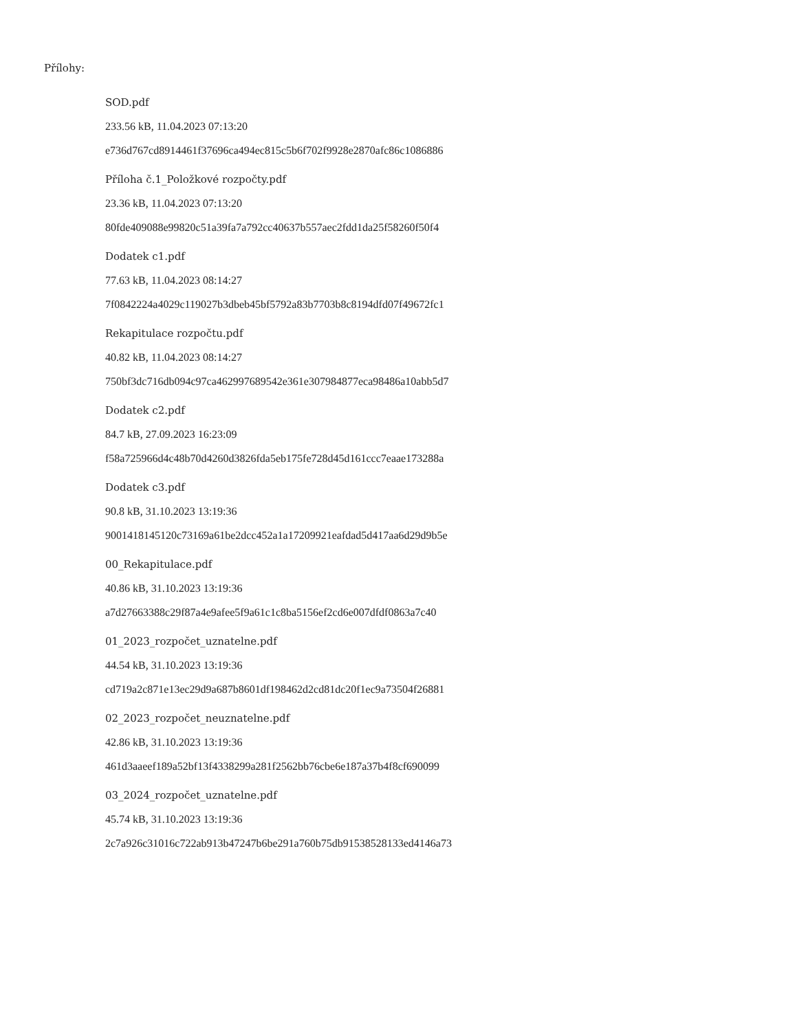Přílohy:
SOD.pdf
233.56 kB, 11.04.2023 07:13:20
e736d767cd8914461f37696ca494ec815c5b6f702f9928e2870afc86c1086886
Příloha č.1_Položkové rozpočty.pdf
23.36 kB, 11.04.2023 07:13:20
80fde409088e99820c51a39fa7a792cc40637b557aec2fdd1da25f58260f50f4
Dodatek c1.pdf
77.63 kB, 11.04.2023 08:14:27
7f0842224a4029c119027b3dbeb45bf5792a83b7703b8c8194dfd07f49672fc1
Rekapitulace rozpočtu.pdf
40.82 kB, 11.04.2023 08:14:27
750bf3dc716db094c97ca462997689542e361e307984877eca98486a10abb5d7
Dodatek c2.pdf
84.7 kB, 27.09.2023 16:23:09
f58a725966d4c48b70d4260d3826fda5eb175fe728d45d161ccc7eaae173288a
Dodatek c3.pdf
90.8 kB, 31.10.2023 13:19:36
9001418145120c73169a61be2dcc452a1a17209921eafdad5d417aa6d29d9b5e
00_Rekapitulace.pdf
40.86 kB, 31.10.2023 13:19:36
a7d27663388c29f87a4e9afee5f9a61c1c8ba5156ef2cd6e007dfdf0863a7c40
01_2023_rozpočet_uznatelne.pdf
44.54 kB, 31.10.2023 13:19:36
cd719a2c871e13ec29d9a687b8601df198462d2cd81dc20f1ec9a73504f26881
02_2023_rozpočet_neuznatelne.pdf
42.86 kB, 31.10.2023 13:19:36
461d3aaeef189a52bf13f4338299a281f2562bb76cbe6e187a37b4f8cf690099
03_2024_rozpočet_uznatelne.pdf
45.74 kB, 31.10.2023 13:19:36
2c7a926c31016c722ab913b47247b6be291a760b75db91538528133ed4146a73